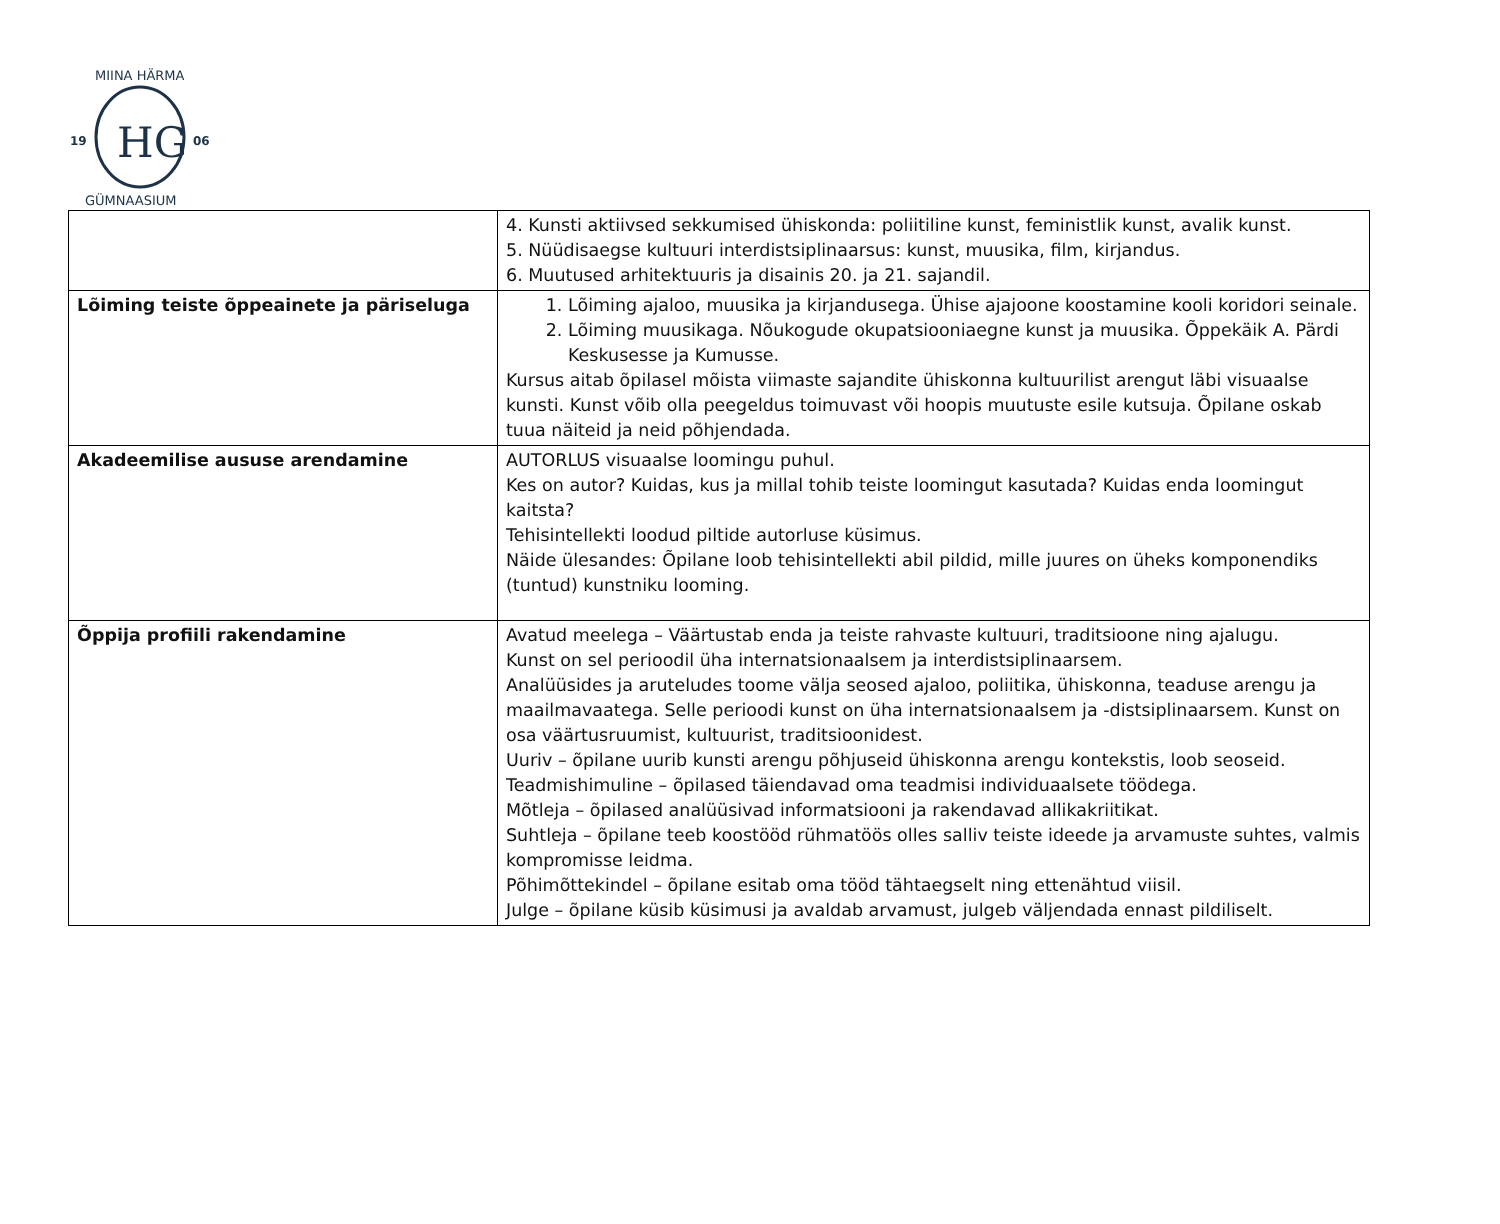HG
19
06
MIINA HÄRMA
GÜMNAASIUM
| | 4. Kunsti aktiivsed sekkumised ühiskonda: poliitiline kunst, feministlik kunst, avalik kunst. 5. Nüüdisaegse kultuuri interdistsiplinaarsus: kunst, muusika, film, kirjandus. 6. Muutused arhitektuuris ja disainis 20. ja 21. sajandil. |
| Lõiming teiste õppeainete ja päriseluga | 1. Lõiming ajaloo, muusika ja kirjandusega. Ühise ajajoone koostamine kooli koridori seinale. 2. Lõiming muusikaga. Nõukogude okupatsiooniaegne kunst ja muusika. Õppekäik A. Pärdi Keskusesse ja Kumusse. Kursus aitab õpilasel mõista viimaste sajandite ühiskonna kultuurilist arengut läbi visuaalse kunsti. Kunst võib olla peegeldus toimuvast või hoopis muutuste esile kutsuja. Õpilane oskab tuua näiteid ja neid põhjendada. |
| Akadeemilise aususe arendamine | AUTORLUS visuaalse loomingu puhul. Kes on autor? Kuidas, kus ja millal tohib teiste loomingut kasutada? Kuidas enda loomingut kaitsta? Tehisintellekti loodud piltide autorluse küsimus. Näide ülesandes: Õpilane loob tehisintellekti abil pildid, mille juures on üheks komponendiks (tuntud) kunstniku looming. |
| Õppija profiili rakendamine | Avatud meelega – Väärtustab enda ja teiste rahvaste kultuuri, traditsioone ning ajalugu. Kunst on sel perioodil üha internatsionaalsem ja interdistsiplinaarsem. Analüüsides ja aruteludes toome välja seosed ajaloo, poliitika, ühiskonna, teaduse arengu ja maailmavaatega. Selle perioodi kunst on üha internatsionaalsem ja -distsiplinaarsem. Kunst on osa väärtusruumist, kultuurist, traditsioonidest. Uuriv – õpilane uurib kunsti arengu põhjuseid ühiskonna arengu kontekstis, loob seoseid. Teadmishimuline – õpilased täiendavad oma teadmisi individuaalsete töödega. Mõtleja – õpilased analüüsivad informatsiooni ja rakendavad allikakriitikat. Suhtleja – õpilane teeb koostööd rühmatöös olles salliv teiste ideede ja arvamuste suhtes, valmis kompromisse leidma. Põhimõttekindel – õpilane esitab oma tööd tähtaegselt ning ettenähtud viisil. Julge – õpilane küsib küsimusi ja avaldab arvamust, julgeb väljendada ennast pildiliselt. |